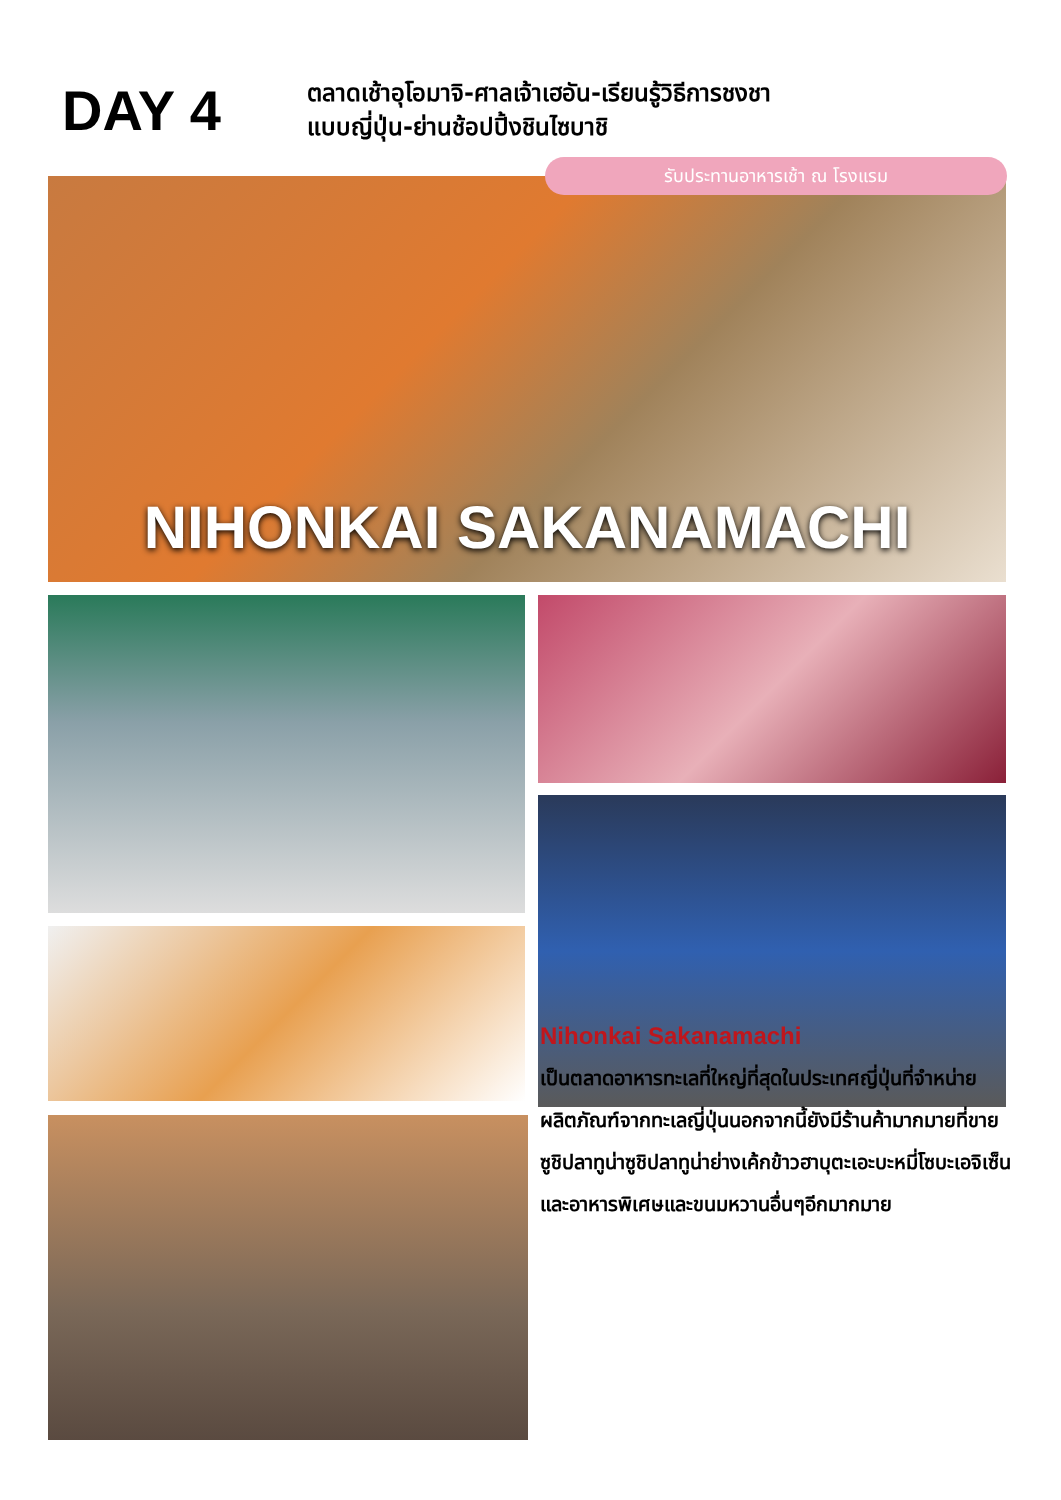DAY 4
ตลาดเช้าอุโอมาจิ-ศาลเจ้าเฮอัน-เรียนรู้วิธีการชงชา
แบบญี่ปุ่น-ย่านช้อปปิ้งชินไซบาชิ
NIHONKAI SAKANAMACHI
รับประทานอาหารเช้า ณ โรงแรม
Nihonkai Sakanamachi
เป็นตลาดอาหารทะเลที่ใหญ่ที่สุดในประเทศญี่ปุ่นที่จำหน่ายผลิตภัณฑ์จากทะเลญี่ปุ่นนอกจากนี้ยังมีร้านค้ามากมายที่ขายซูชิปลาทูน่าซูชิปลาทูน่าย่างเค้กข้าวฮาบุตะเอะบะหมี่โซบะเอจิเซ็นและอาหารพิเศษและขนมหวานอื่นๆอีกมากมาย